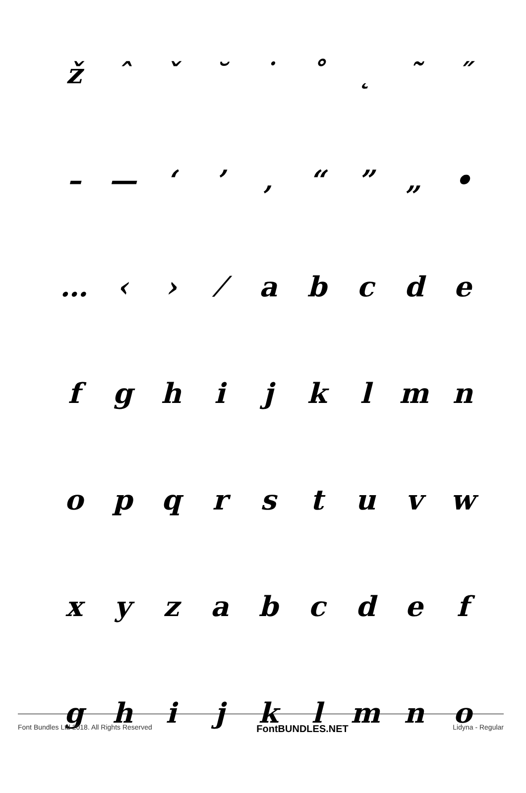| ž | ˆ | ˇ | ˘ | ˙ | ˚ | ˛ | ˜ | ˝ |
| – | — | ‘ | ’ | ‚ | “ | ” | „ | • |
| … | ‹ | › | ⁄ | a | b | c | d | e |
| f | g | h | i | j | k | l | m | n |
| o | p | q | r | s | t | u | v | w |
| x | y | z | a | b | c | d | e | f |
| g | h | i | j | k | l | m | n | o |
Font Bundles Ltd 2018. All Rights Reserved FontBUNDLES.NET Lidyna - Regular